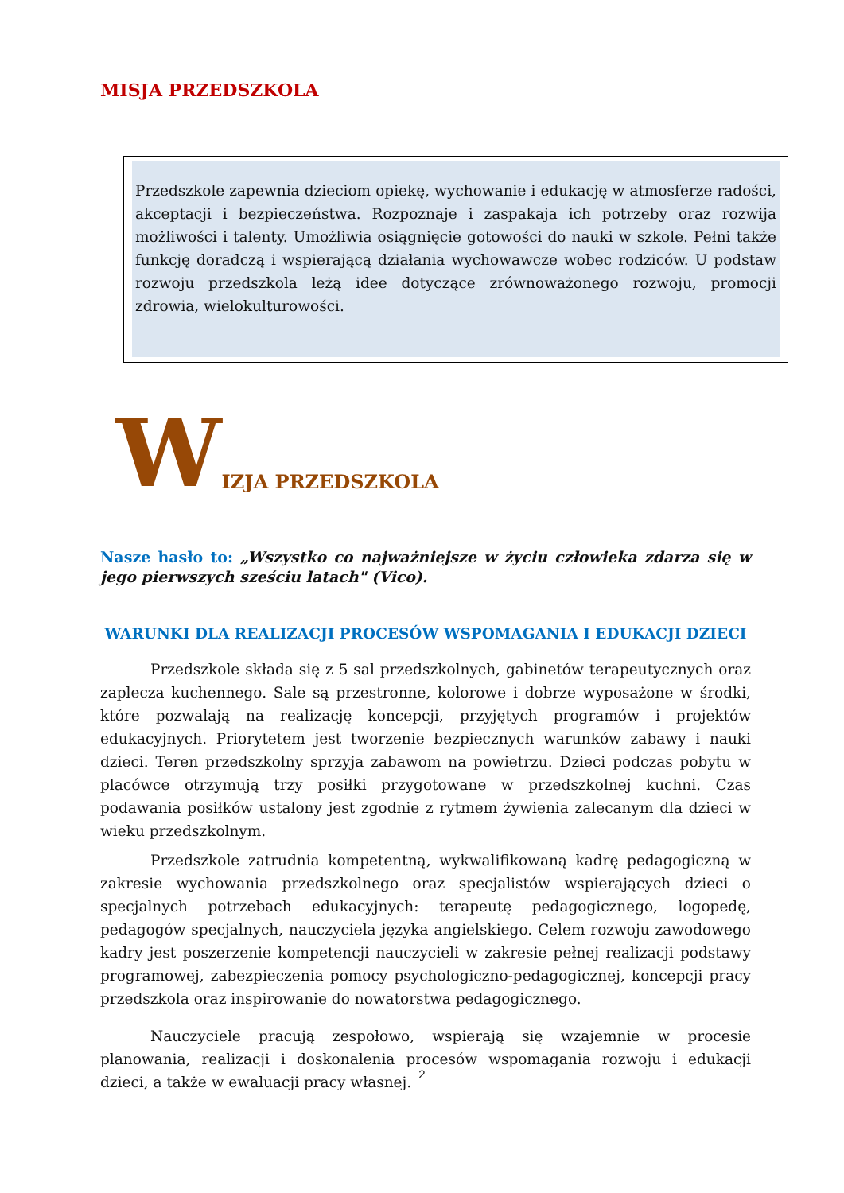MISJA PRZEDSZKOLA
Przedszkole zapewnia dzieciom opiekę, wychowanie i edukację w atmosferze radości, akceptacji i bezpieczeństwa. Rozpoznaje i zaspakaja ich potrzeby oraz rozwija możliwości i talenty. Umożliwia osiągnięcie gotowości do nauki w szkole. Pełni także funkcję doradczą i wspierającą działania wychowawcze wobec rodziców. U podstaw rozwoju przedszkola leżą idee dotyczące zrównoważonego rozwoju, promocji zdrowia, wielokulturowości.
W IZJA PRZEDSZKOLA
Nasze hasło to: „Wszystko co najważniejsze w życiu człowieka zdarza się w jego pierwszych sześciu latach" (Vico).
WARUNKI DLA REALIZACJI PROCESÓW WSPOMAGANIA I EDUKACJI DZIECI
Przedszkole składa się z 5 sal przedszkolnych, gabinetów terapeutycznych oraz zaplecza kuchennego. Sale są przestronne, kolorowe i dobrze wyposażone w środki, które pozwalają na realizację koncepcji, przyjętych programów i projektów edukacyjnych. Priorytetem jest tworzenie bezpiecznych warunków zabawy i nauki dzieci. Teren przedszkolny sprzyja zabawom na powietrzu. Dzieci podczas pobytu w placówce otrzymują trzy posiłki przygotowane w przedszkolnej kuchni. Czas podawania posiłków ustalony jest zgodnie z rytmem żywienia zalecanym dla dzieci w wieku przedszkolnym.
Przedszkole zatrudnia kompetentną, wykwalifikowaną kadrę pedagogiczną w zakresie wychowania przedszkolnego oraz specjalistów wspierających dzieci o specjalnych potrzebach edukacyjnych: terapeutę pedagogicznego, logopedę, pedagogów specjalnych, nauczyciela języka angielskiego. Celem rozwoju zawodowego kadry jest poszerzenie kompetencji nauczycieli w zakresie pełnej realizacji podstawy programowej, zabezpieczenia pomocy psychologiczno-pedagogicznej, koncepcji pracy przedszkola oraz inspirowanie do nowatorstwa pedagogicznego.
Nauczyciele pracują zespołowo, wspierają się wzajemnie w procesie planowania, realizacji i doskonalenia procesów wspomagania rozwoju i edukacji dzieci, a także w ewaluacji pracy własnej.
2